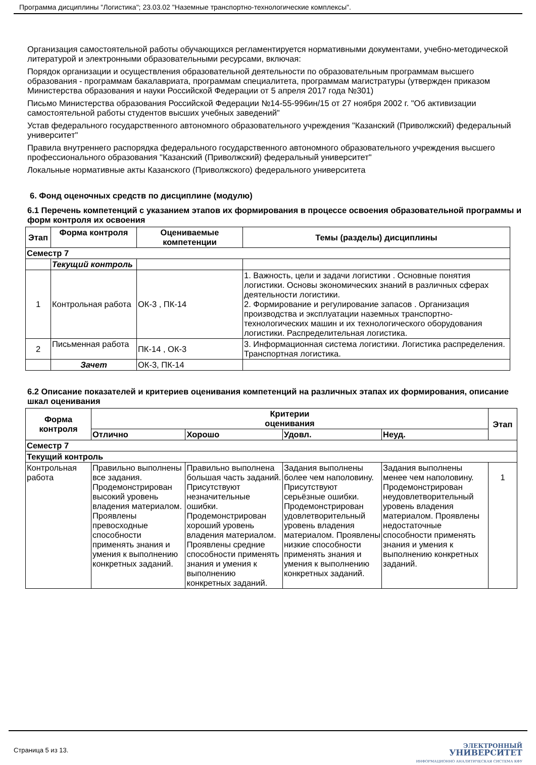Программа дисциплины "Логистика"; 23.03.02 "Наземные транспортно-технологические комплексы".
Организация самостоятельной работы обучающихся регламентируется нормативными документами, учебно-методической литературой и электронными образовательными ресурсами, включая:
Порядок организации и осуществления образовательной деятельности по образовательным программам высшего образования - программам бакалавриата, программам специалитета, программам магистратуры (утвержден приказом Министерства образования и науки Российской Федерации от 5 апреля 2017 года №301)
Письмо Министерства образования Российской Федерации №14-55-996ин/15 от 27 ноября 2002 г. "Об активизации самостоятельной работы студентов высших учебных заведений"
Устав федерального государственного автономного образовательного учреждения "Казанский (Приволжский) федеральный университет"
Правила внутреннего распорядка федерального государственного автономного образовательного учреждения высшего профессионального образования "Казанский (Приволжский) федеральный университет"
Локальные нормативные акты Казанского (Приволжского) федерального университета
6. Фонд оценочных средств по дисциплине (модулю)
6.1 Перечень компетенций с указанием этапов их формирования в процессе освоения образовательной программы и форм контроля их освоения
| Этап | Форма контроля | Оцениваемые компетенции | Темы (разделы) дисциплины |
| --- | --- | --- | --- |
| Семестр 7 | | | |
| | Текущий контроль | | |
| 1 | Контрольная работа | ОК-3 , ПК-14 | 1. Важность, цели и задачи логистики . Основные понятия логистики. Основы экономических знаний в различных сферах деятельности логистики. 2. Формирование и регулирование запасов . Организация производства и эксплуатации наземных транспортно-технологических машин и их технологического оборудования логистики. Распределительная логистика. |
| 2 | Письменная работа | ПК-14 , ОК-3 | 3. Информационная система логистики. Логистика распределения. Транспортная логистика. |
| | Зачет | ОК-3, ПК-14 | |
6.2 Описание показателей и критериев оценивания компетенций на различных этапах их формирования, описание шкал оценивания
| Форма контроля | Критерии оценивания | | | | Этап |
| --- | --- | --- | --- | --- | --- |
| | Отлично | Хорошо | Удовл. | Неуд. | |
| Семестр 7 | | | | | |
| Текущий контроль | | | | | |
| Контрольная работа | Правильно выполнены все задания. Продемонстрирован высокий уровень владения материалом. Проявлены превосходные способности применять знания и умения к выполнению конкретных заданий. | Правильно выполнена большая часть заданий. Присутствуют незначительные ошибки. Продемонстрирован хороший уровень владения материалом. Проявлены средние способности применять знания и умения к выполнению конкретных заданий. | Задания выполнены более чем наполовину. Присутствуют серьёзные ошибки. Продемонстрирован удовлетворительный уровень владения материалом. Проявлены низкие способности применять знания и умения к выполнению конкретных заданий. | Задания выполнены менее чем наполовину. Продемонстрирован неудовлетворительный уровень владения материалом. Проявлены недостаточные способности применять знания и умения к выполнению конкретных заданий. | 1 |
Страница 5 из 13.
ЭЛЕКТРОННЫЙ
УНИВЕРСИТЕТ
ИНФОРМАЦИОННО АНАЛИТИЧЕСКАЯ СИСТЕМА КФУ